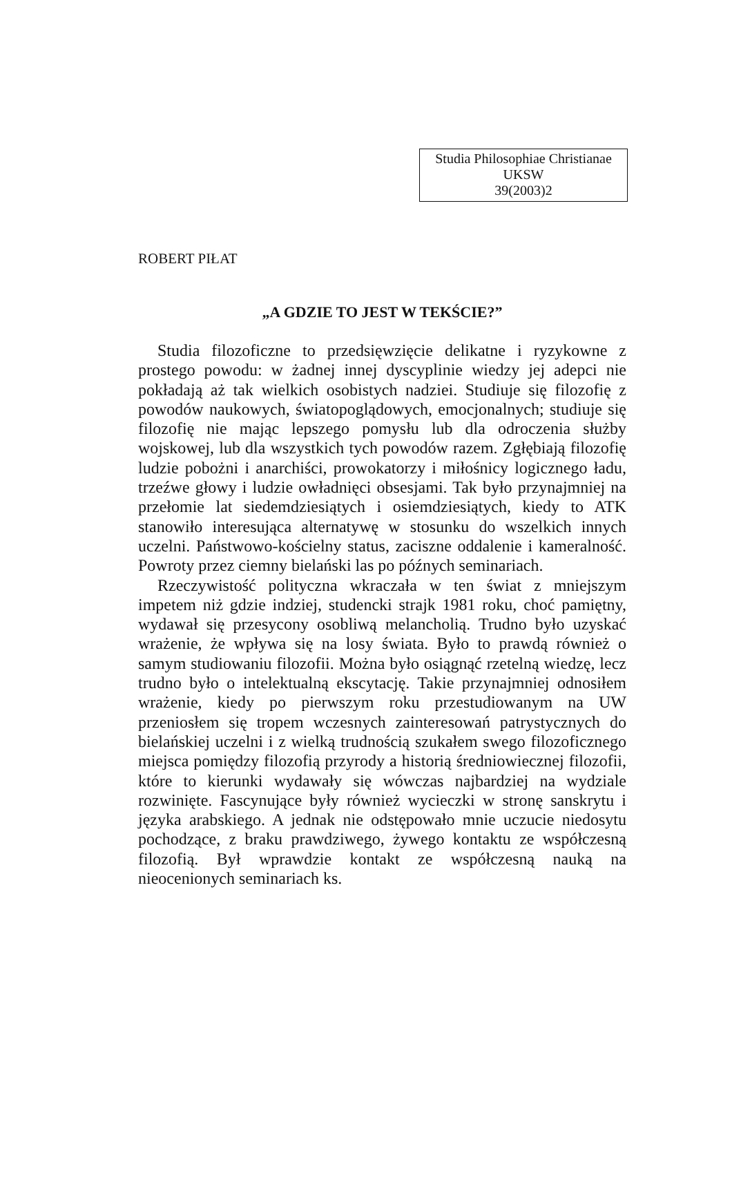Studia Philosophiae Christianae
UKSW
39(2003)2
ROBERT PIŁAT
„A GDZIE TO JEST W TEKŚCIE?”
Studia filozoficzne to przedsięwzięcie delikatne i ryzykowne z prostego powodu: w żadnej innej dyscyplinie wiedzy jej adepci nie pokładają aż tak wielkich osobistych nadziei. Studiuje się filozofię z powodów naukowych, światopoglądowych, emocjonalnych; studiuje się filozofię nie mając lepszego pomysłu lub dla odroczenia służby wojskowej, lub dla wszystkich tych powodów razem. Zgłębiają filozofię ludzie pobożni i anarchiści, prowokatorzy i miłośnicy logicznego ładu, trzeźwe głowy i ludzie owładnięci obsesjami. Tak było przynajmniej na przełomie lat siedemdziesiątych i osiemdziesiątych, kiedy to ATK stanowiło interesująca alternatywę w stosunku do wszelkich innych uczelni. Państwowo-kościelny status, zaciszne oddalenie i kameralność. Powroty przez ciemny bielański las po późnych seminariach.
Rzeczywistość polityczna wkraczała w ten świat z mniejszym impetem niż gdzie indziej, studencki strajk 1981 roku, choć pamiętny, wydawał się przesycony osobliwą melancholią. Trudno było uzyskać wrażenie, że wpływa się na losy świata. Było to prawdą również o samym studiowaniu filozofii. Można było osiągnąć rzetelną wiedzę, lecz trudno było o intelektualną ekscytację. Takie przynajmniej odnosiłem wrażenie, kiedy po pierwszym roku przestudiowanym na UW przeniosłem się tropem wczesnych zainteresowań patrystycznych do bielańskiej uczelni i z wielką trudnością szukałem swego filozoficznego miejsca pomiędzy filozofią przyrody a historią średniowiecznej filozofii, które to kierunki wydawały się wówczas najbardziej na wydziale rozwinięte. Fascynujące były również wycieczki w stronę sanskrytu i języka arabskiego. A jednak nie odstępowało mnie uczucie niedosytu pochodzące, z braku prawdziwego, żywego kontaktu ze współczesną filozofią. Był wprawdzie kontakt ze współczesną nauką na nieocenionych seminariach ks.